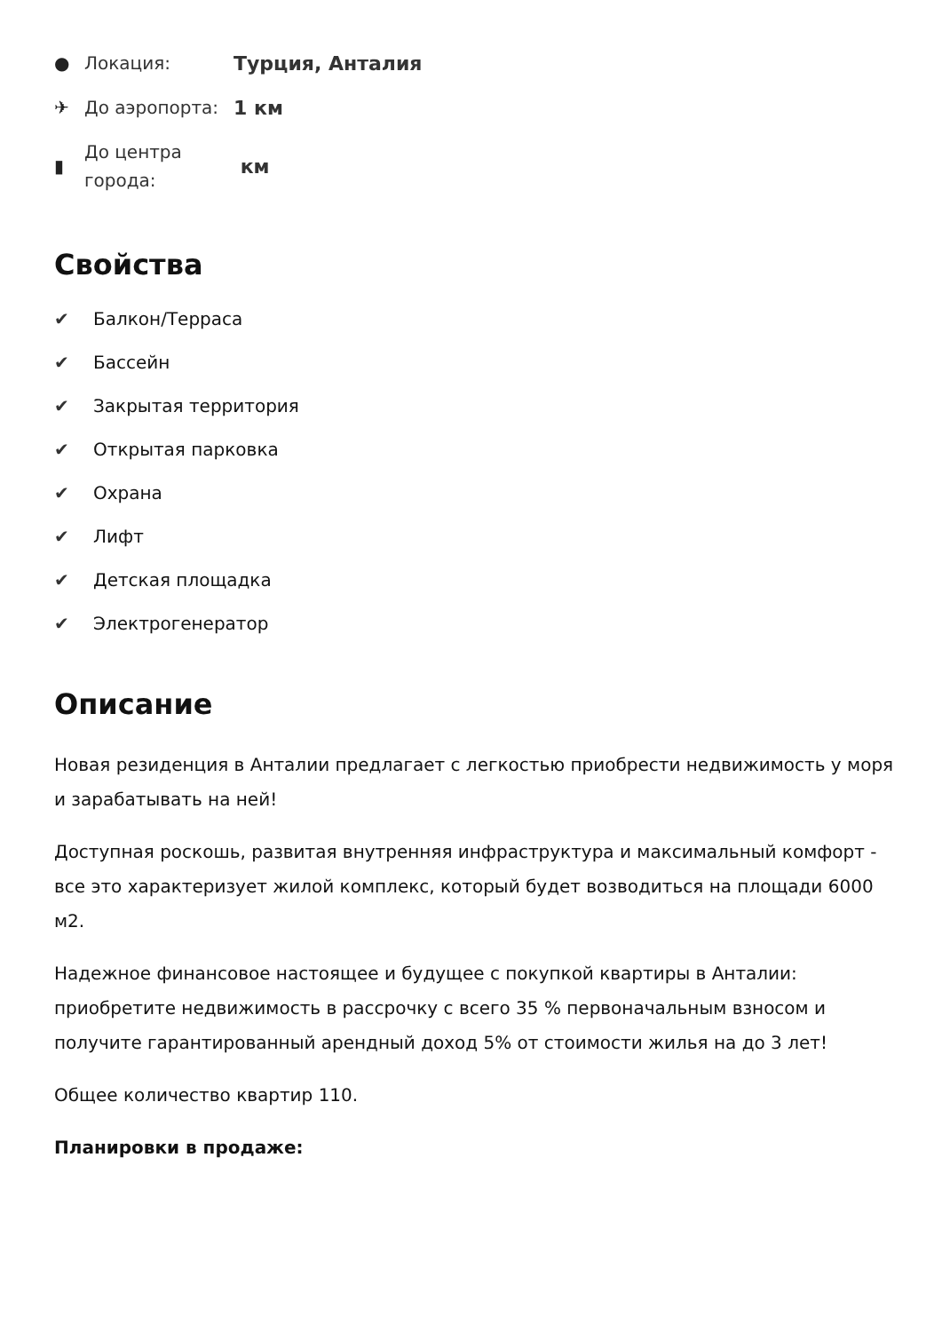●
Локация:
Турция, Анталия
✈
До аэропорта:
1 км
▮
До центра
города:
км
Свойства
✔ Балкон/Терраса
✔ Бассейн
✔ Закрытая территория
✔ Открытая парковка
✔ Охрана
✔ Лифт
✔ Детская площадка
✔ Электрогенератор
Описание
Новая резиденция в Анталии предлагает с легкостью приобрести недвижимость у моря и зарабатывать на ней!
Доступная роскошь, развитая внутренняя инфраструктура и максимальный комфорт - все это характеризует жилой комплекс, который будет возводиться на площади 6000 м2.
Надежное финансовое настоящее и будущее с покупкой квартиры в Анталии: приобретите недвижимость в рассрочку с всего 35 % первоначальным взносом и получите гарантированный арендный доход 5% от стоимости жилья на до 3 лет!
Общее количество квартир 110.
Планировки в продаже: